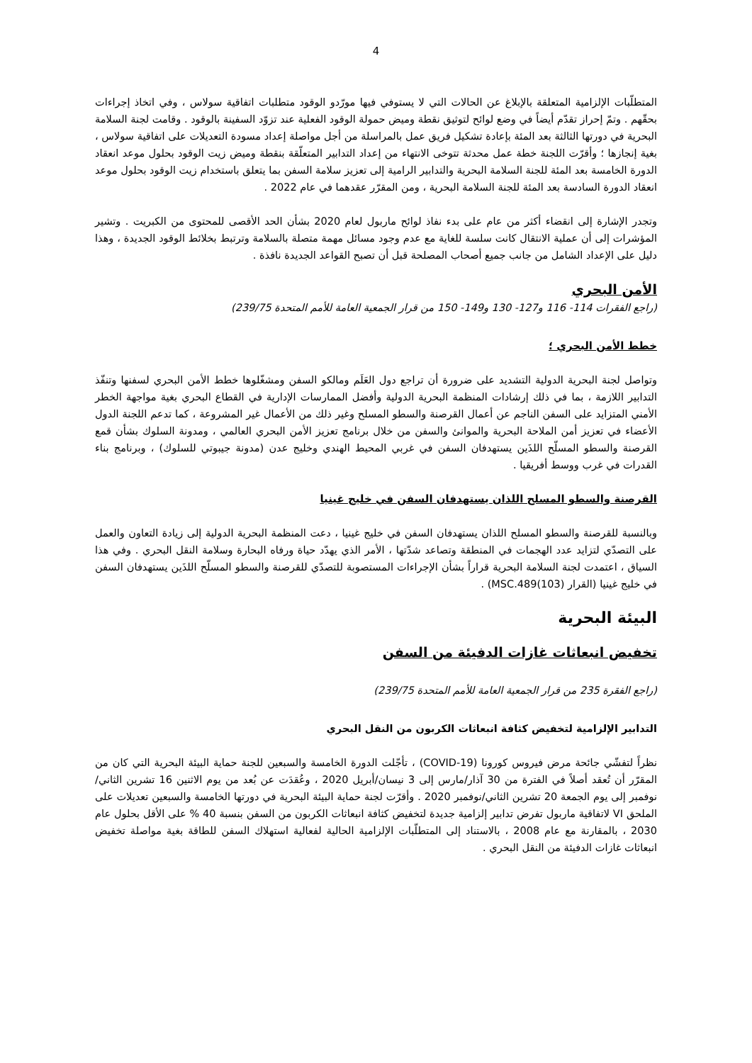4
المتطلّبات الإلزامية المتعلقة بالإبلاغ عن الحالات التي لا يستوفي فيها مورّدو الوقود متطلبات اتفاقية سولاس ، وفي اتخاذ إجراءات بحقّهم . وتمّ إحراز تقدّم أيضاً في وضع لوائح لتوثيق نقطة وميض حمولة الوقود الفعلية عند تزوّد السفينة بالوقود . وقامت لجنة السلامة البحرية في دورتها الثالثة بعد المئة بإعادة تشكيل فريق عمل بالمراسلة من أجل مواصلة إعداد مسودة التعديلات على اتفاقية سولاس ، بغية إنجازها ؛ وأقرّت اللجنة خطة عمل محدثة تتوخى الانتهاء من إعداد التدابير المتعلّقة بنقطة وميض زيت الوقود بحلول موعد انعقاد الدورة الخامسة بعد المئة للجنة السلامة البحرية والتدابير الرامية إلى تعزيز سلامة السفن بما يتعلق باستخدام زيت الوقود بحلول موعد انعقاد الدورة السادسة بعد المئة للجنة السلامة البحرية ، ومن المقرّر عقدهما في عام 2022 .
وتجدر الإشارة إلى انقضاء أكثر من عام على بدء نفاذ لوائح ماربول لعام 2020 بشأن الحد الأقصى للمحتوى من الكبريت . وتشير المؤشرات إلى أن عملية الانتقال كانت سلسة للغاية مع عدم وجود مسائل مهمة متصلة بالسلامة وترتبط بخلائط الوقود الجديدة ، وهذا دليل على الإعداد الشامل من جانب جميع أصحاب المصلحة قبل أن تصبح القواعد الجديدة نافذة .
الأمن البحري
(راجع الفقرات 114- 116 و127- 130 و149- 150 من قرار الجمعية العامة للأمم المتحدة 239/75)
خطط الأمن البحري ؛
وتواصل لجنة البحرية الدولية التشديد على ضرورة أن تراجع دول العَلَم ومالكو السفن ومشغّلوها خطط الأمن البحري لسفنها وتنفّذ التدابير اللازمة ، بما في ذلك إرشادات المنظمة البحرية الدولية وأفضل الممارسات الإدارية في القطاع البحري بغية مواجهة الخطر الأمني المتزايد على السفن الناجم عن أعمال القرصنة والسطو المسلح وغير ذلك من الأعمال غير المشروعة ، كما تدعم اللجنة الدول الأعضاء في تعزيز أمن الملاحة البحرية والموانئ والسفن من خلال برنامج تعزيز الأمن البحري العالمي ، ومدونة السلوك بشأن قمع القرصنة والسطو المسلّح اللذَين يستهدفان السفن في غربي المحيط الهندي وخليج عدن (مدونة جيبوتي للسلوك) ، وبرنامج بناء القدرات في غرب ووسط أفريقيا .
القرصنة والسطو المسلح اللذان يستهدفان السفن في خليج غينيا
وبالنسبة للقرصنة والسطو المسلح اللذان يستهدفان السفن في خليج غينيا ، دعت المنظمة البحرية الدولية إلى زيادة التعاون والعمل على التصدّي لتزايد عدد الهجمات في المنطقة وتصاعد شدّتها ، الأمر الذي يهدّد حياة ورفاه البحارة وسلامة النقل البحري . وفي هذا السياق ، اعتمدت لجنة السلامة البحرية قراراً بشأن الإجراءات المستصوبة للتصدّي للقرصنة والسطو المسلّح اللذَين يستهدفان السفن في خليج غينيا (القرار MSC.489(103)) .
البيئة البحرية
تخفيض انبعاثات غازات الدفيئة من السفن
(راجع الفقرة 235 من قرار الجمعية العامة للأمم المتحدة 239/75)
التدابير الإلزامية لتخفيض كثافة انبعاثات الكربون من النقل البحري
نظراً لتفشّي جائحة مرض فيروس كورونا (COVID-19) ، تأجّلت الدورة الخامسة والسبعين للجنة حماية البيئة البحرية التي كان من المقرّر أن تُعقد أصلاً في الفترة من 30 آذار/مارس إلى 3 نيسان/أبريل 2020 ، وعُقدَت عن بُعد من يوم الاثنين 16 تشرين الثاني/نوفمبر إلى يوم الجمعة 20 تشرين الثاني/نوفمبر 2020 . وأقرّت لجنة حماية البيئة البحرية في دورتها الخامسة والسبعين تعديلات على الملحق VI لاتفاقية ماربول تفرض تدابير إلزامية جديدة لتخفيض كثافة انبعاثات الكربون من السفن بنسبة 40 % على الأقل بحلول عام 2030 ، بالمقارنة مع عام 2008 ، بالاستناد إلى المتطلّبات الإلزامية الحالية لفعالية استهلاك السفن للطاقة بغية مواصلة تخفيض انبعاثات غازات الدفيئة من النقل البحري .